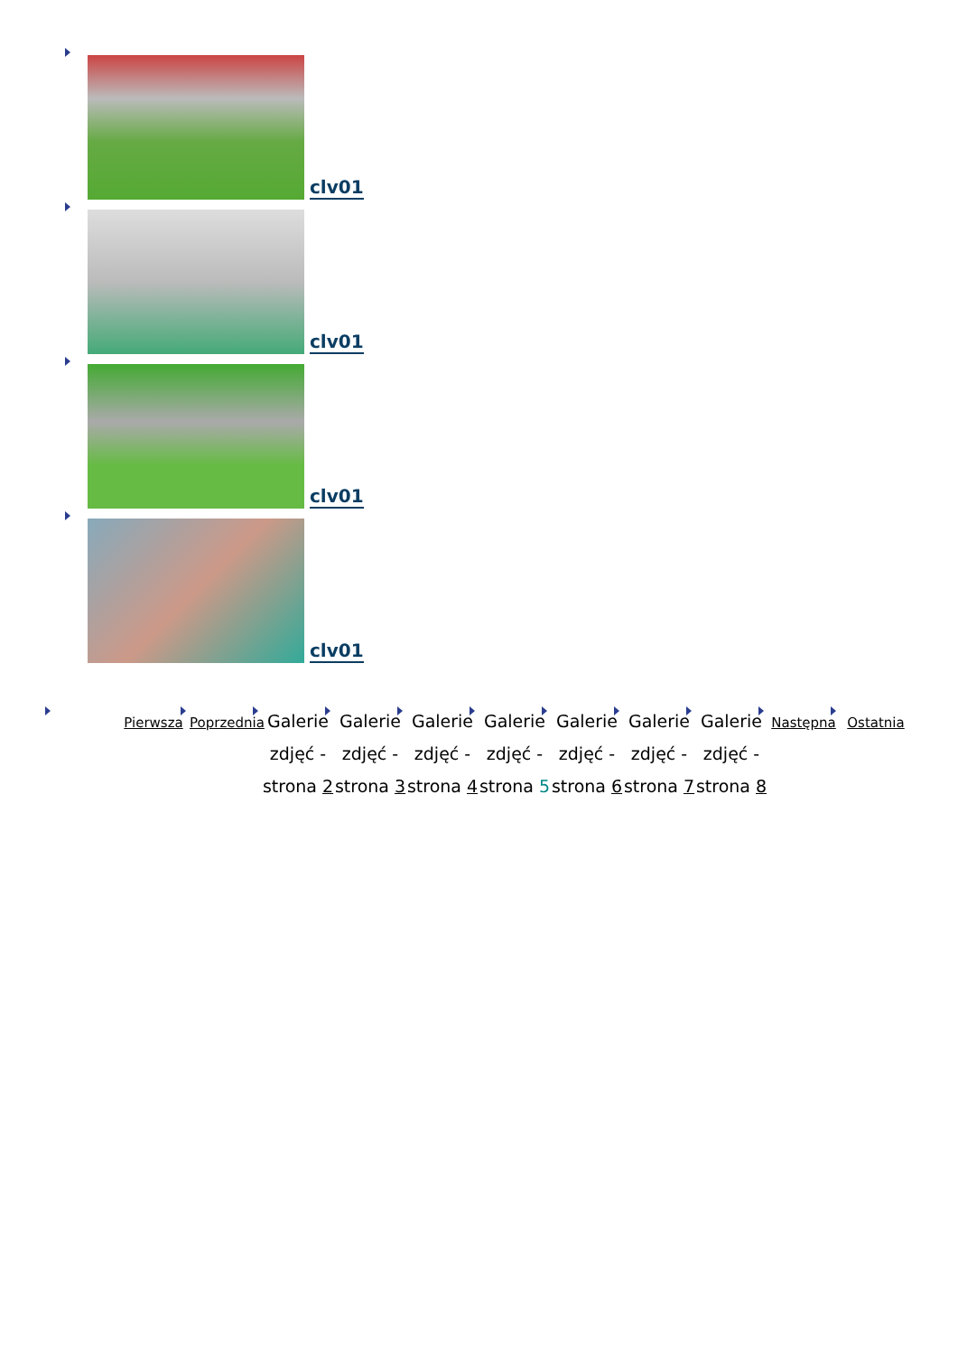clv01
clv01
clv01
clv01
Pierwsza
Poprzednia
Galerie zdjęć - strona 2
Galerie zdjęć - strona 3
Galerie zdjęć - strona 4
Galerie zdjęć - strona 5
Galerie zdjęć - strona 6
Galerie zdjęć - strona 7
Galerie zdjęć - strona 8
Następna
Ostatnia